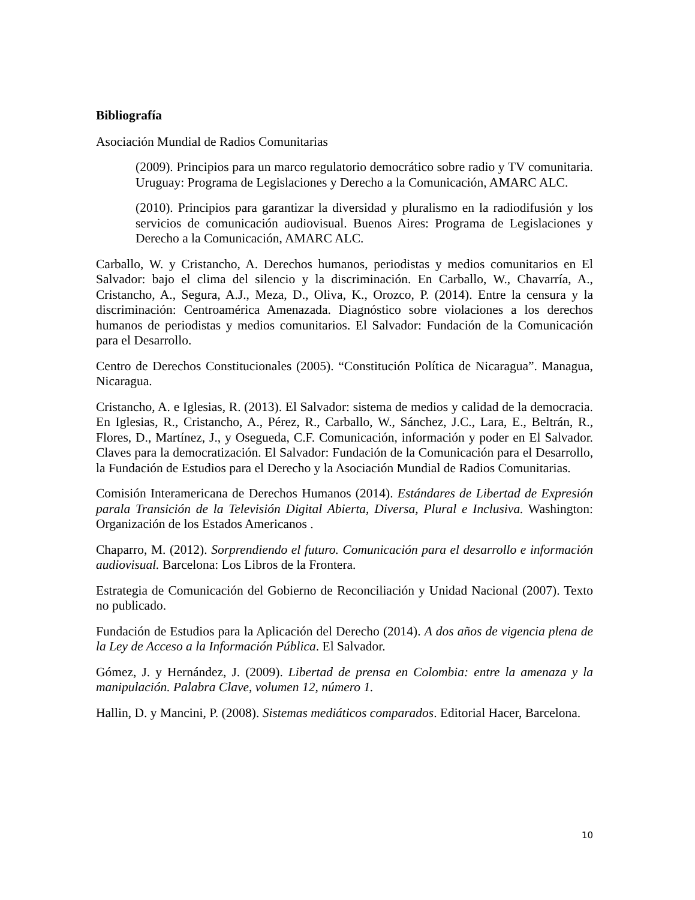Bibliografía
Asociación Mundial de Radios Comunitarias
(2009). Principios para un marco regulatorio democrático sobre radio y TV comunitaria. Uruguay: Programa de Legislaciones y Derecho a la Comunicación, AMARC ALC.
(2010). Principios para garantizar la diversidad y pluralismo en la radiodifusión y los servicios de comunicación audiovisual. Buenos Aires: Programa de Legislaciones y Derecho a la Comunicación, AMARC ALC.
Carballo, W. y Cristancho, A. Derechos humanos, periodistas y medios comunitarios en El Salvador: bajo el clima del silencio y la discriminación. En Carballo, W., Chavarría, A., Cristancho, A., Segura, A.J., Meza, D., Oliva, K., Orozco, P. (2014). Entre la censura y la discriminación: Centroamérica Amenazada. Diagnóstico sobre violaciones a los derechos humanos de periodistas y medios comunitarios. El Salvador: Fundación de la Comunicación para el Desarrollo.
Centro de Derechos Constitucionales (2005). “Constitución Política de Nicaragua”. Managua, Nicaragua.
Cristancho, A. e Iglesias, R. (2013). El Salvador: sistema de medios y calidad de la democracia. En Iglesias, R., Cristancho, A., Pérez, R., Carballo, W., Sánchez, J.C., Lara, E., Beltrán, R., Flores, D., Martínez, J., y Osegueda, C.F. Comunicación, información y poder en El Salvador. Claves para la democratización. El Salvador: Fundación de la Comunicación para el Desarrollo, la Fundación de Estudios para el Derecho y la Asociación Mundial de Radios Comunitarias.
Comisión Interamericana de Derechos Humanos (2014). Estándares de Libertad de Expresión parala Transición de la Televisión Digital Abierta, Diversa, Plural e Inclusiva. Washington: Organización de los Estados Americanos .
Chaparro, M. (2012). Sorprendiendo el futuro. Comunicación para el desarrollo e información audiovisual. Barcelona: Los Libros de la Frontera.
Estrategia de Comunicación del Gobierno de Reconciliación y Unidad Nacional (2007). Texto no publicado.
Fundación de Estudios para la Aplicación del Derecho (2014). A dos años de vigencia plena de la Ley de Acceso a la Información Pública. El Salvador.
Gómez, J. y Hernández, J. (2009). Libertad de prensa en Colombia: entre la amenaza y la manipulación. Palabra Clave, volumen 12, número 1.
Hallin, D. y Mancini, P. (2008). Sistemas mediáticos comparados. Editorial Hacer, Barcelona.
10